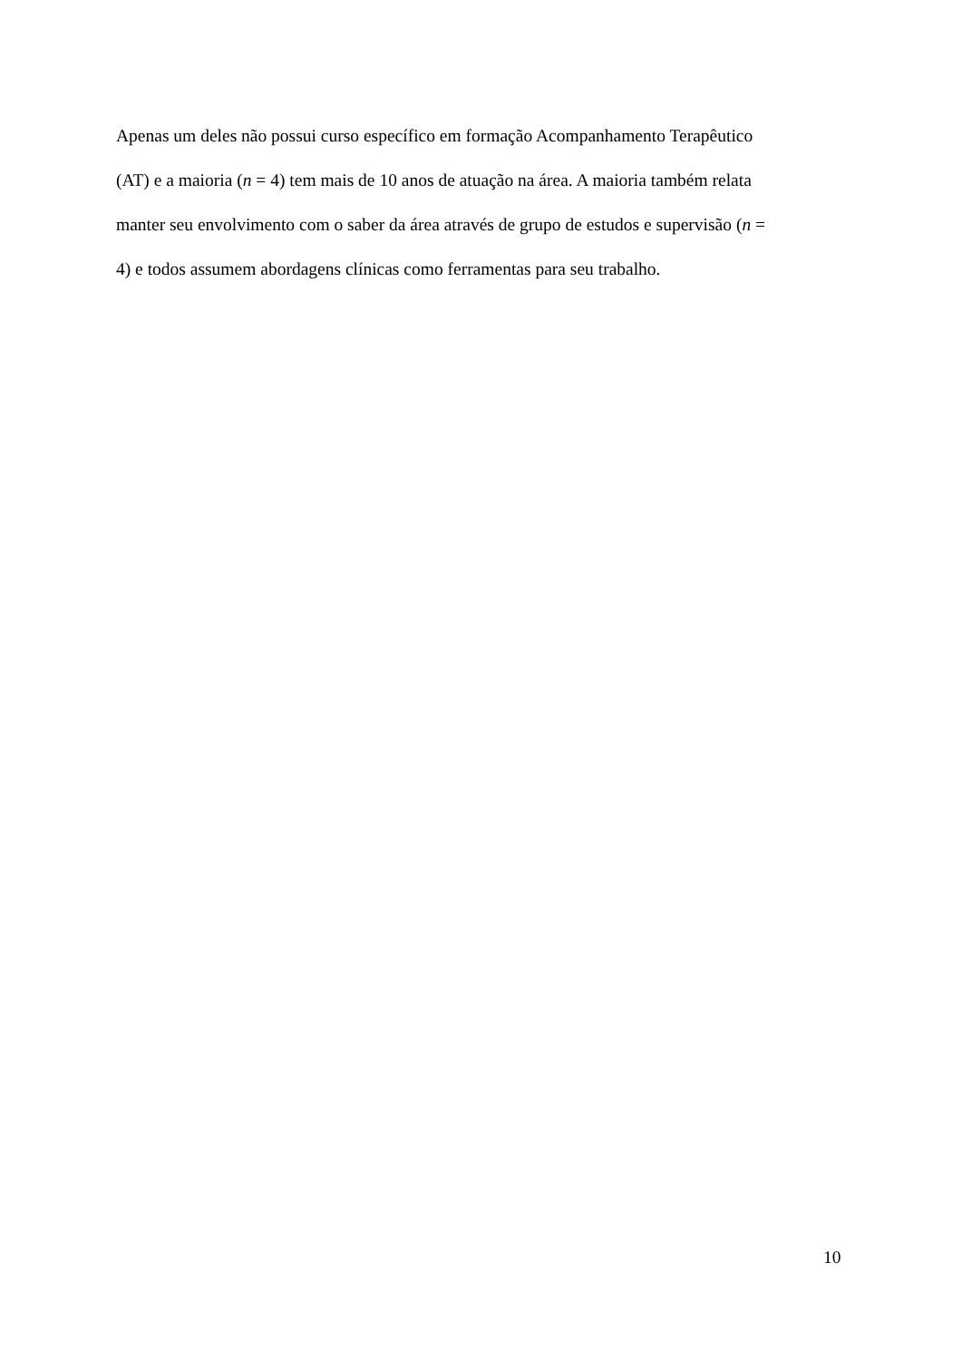Apenas um deles não possui curso específico em formação Acompanhamento Terapêutico
(AT) e a maioria (n = 4) tem mais de 10 anos de atuação na área. A maioria também relata
manter seu envolvimento com o saber da área através de grupo de estudos e supervisão (n =
4) e todos assumem abordagens clínicas como ferramentas para seu trabalho.
10